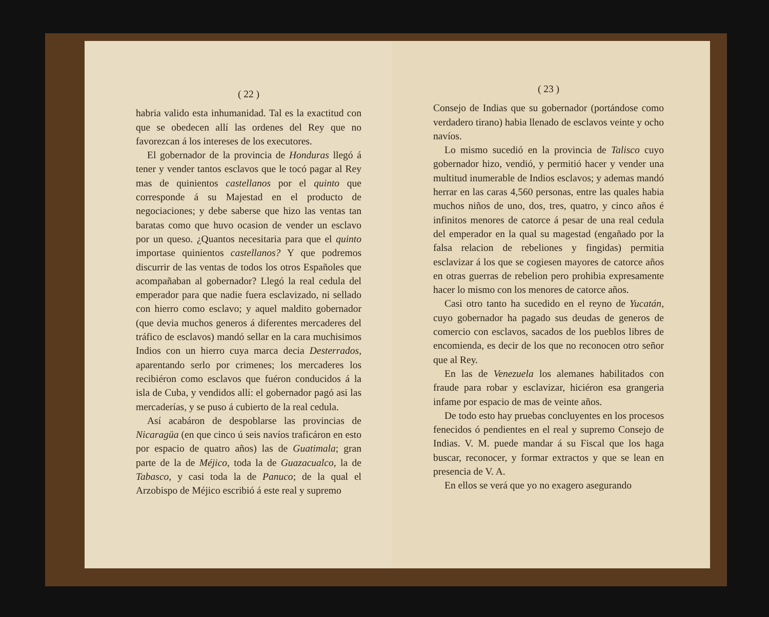( 22 )
habria valido esta inhumanidad. Tal es la exactitud con que se obedecen allí las ordenes del Rey que no favorezcan á los intereses de los executores.
El gobernador de la provincia de Honduras llegó á tener y vender tantos esclavos que le tocó pagar al Rey mas de quinientos castellanos por el quinto que corresponde á su Majestad en el producto de negociaciones; y debe saberse que hizo las ventas tan baratas como que huvo ocasion de vender un esclavo por un queso. ¿Quantos necesitaria para que el quinto importase quinientos castellanos? Y que podremos discurrir de las ventas de todos los otros Españoles que acompañaban al gobernador? Llegó la real cedula del emperador para que nadie fuera esclavizado, ni sellado con hierro como esclavo; y aquel maldito gobernador (que devia muchos generos á diferentes mercaderes del tráfico de esclavos) mandó sellar en la cara muchisimos Indios con un hierro cuya marca decia Desterrados, aparentando serlo por crimenes; los mercaderes los recibiéron como esclavos que fuéron conducidos á la isla de Cuba, y vendidos allí: el gobernador pagó asi las mercaderías, y se puso á cubierto de la real cedula.
Así acabáron de despoblarse las provincias de Nicaragüa (en que cinco ú seis navíos traficáron en esto por espacio de quatro años) las de Guatimala; gran parte de la de Méjico, toda la de Guazacualco, la de Tabasco, y casi toda la de Panuco; de la qual el Arzobispo de Méjico escribió á este real y supremo
( 23 )
Consejo de Indias que su gobernador (portándose como verdadero tirano) habia llenado de esclavos veinte y ocho navíos.
Lo mismo sucedió en la provincia de Talisco cuyo gobernador hizo, vendió, y permitió hacer y vender una multitud inumerable de Indios esclavos; y ademas mandó herrar en las caras 4,560 personas, entre las quales habia muchos niños de uno, dos, tres, quatro, y cinco años é infinitos menores de catorce á pesar de una real cedula del emperador en la qual su magestad (engañado por la falsa relacion de rebeliones y fingidas) permitia esclavizar á los que se cogiesen mayores de catorce años en otras guerras de rebelion pero prohibia expresamente hacer lo mismo con los menores de catorce años.
Casi otro tanto ha sucedido en el reyno de Yucatán, cuyo gobernador ha pagado sus deudas de generos de comercio con esclavos, sacados de los pueblos libres de encomienda, es decir de los que no reconocen otro señor que al Rey.
En las de Venezuela los alemanes habilitados con fraude para robar y esclavizar, hiciéron esa grangeria infame por espacio de mas de veinte años.
De todo esto hay pruebas concluyentes en los procesos fenecidos ó pendientes en el real y supremo Consejo de Indias. V. M. puede mandar á su Fiscal que los haga buscar, reconocer, y formar extractos y que se lean en presencia de V. A.
En ellos se verá que yo no exagero asegurando